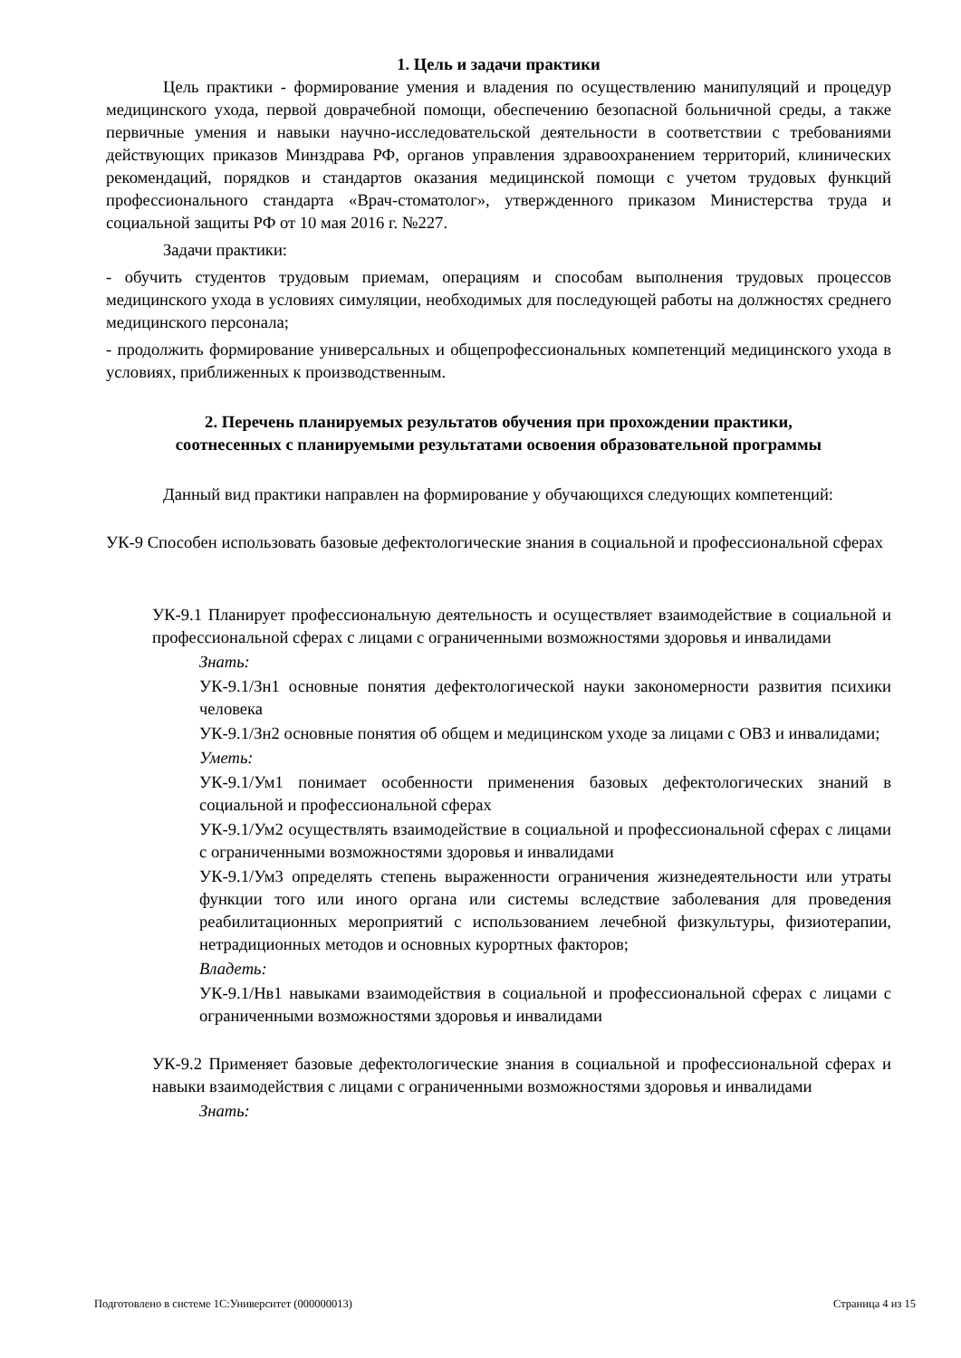1. Цель и задачи практики
Цель практики - формирование умения и владения по осуществлению манипуляций и процедур медицинского ухода, первой доврачебной помощи, обеспечению безопасной больничной среды, а также первичные умения и навыки научно-исследовательской деятельности в соответствии с требованиями действующих приказов Минздрава РФ, органов управления здравоохранением территорий, клинических рекомендаций, порядков и стандартов оказания медицинской помощи с учетом трудовых функций профессионального стандарта «Врач-стоматолог», утвержденного приказом Министерства труда и социальной защиты РФ от 10 мая 2016 г. №227.
Задачи практики:
- обучить студентов трудовым приемам, операциям и способам выполнения трудовых процессов медицинского ухода в условиях симуляции, необходимых для последующей работы на должностях среднего медицинского персонала;
- продолжить формирование универсальных и общепрофессиональных компетенций медицинского ухода в условиях, приближенных к производственным.
2. Перечень планируемых результатов обучения при прохождении практики,
соотнесенных с планируемыми результатами освоения образовательной программы
Данный вид практики направлен на формирование у обучающихся следующих компетенций:
УК-9 Способен использовать базовые дефектологические знания в социальной и профессиональной сферах
УК-9.1 Планирует профессиональную деятельность и осуществляет взаимодействие в социальной и профессиональной сферах с лицами с ограниченными возможностями здоровья и инвалидами
Знать:
УК-9.1/Зн1 основные понятия дефектологической науки закономерности развития психики человека
УК-9.1/Зн2 основные понятия об общем и медицинском уходе за лицами с ОВЗ и инвалидами;
Уметь:
УК-9.1/Ум1 понимает особенности применения базовых дефектологических знаний в социальной и профессиональной сферах
УК-9.1/Ум2 осуществлять взаимодействие в социальной и профессиональной сферах с лицами с ограниченными возможностями здоровья и инвалидами
УК-9.1/Ум3 определять степень выраженности ограничения жизнедеятельности или утраты функции того или иного органа или системы вследствие заболевания для проведения реабилитационных мероприятий с использованием лечебной физкультуры, физиотерапии, нетрадиционных методов и основных курортных факторов;
Владеть:
УК-9.1/Нв1 навыками взаимодействия в социальной и профессиональной сферах с лицами с ограниченными возможностями здоровья и инвалидами
УК-9.2 Применяет базовые дефектологические знания в социальной и профессиональной сферах и навыки взаимодействия с лицами с ограниченными возможностями здоровья и инвалидами
Знать:
Подготовлено в системе 1С:Университет (000000013) Страница 4 из 15